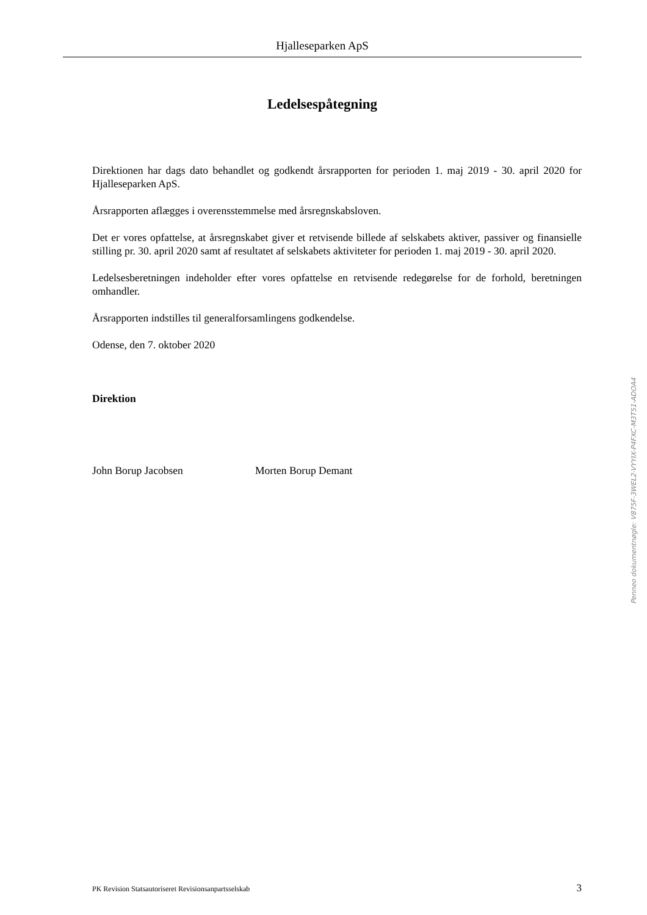Hjalleseparken ApS
Ledelsespåtegning
Direktionen har dags dato behandlet og godkendt årsrapporten for perioden 1. maj 2019 - 30. april 2020 for Hjalleseparken ApS.
Årsrapporten aflægges i overensstemmelse med årsregnskabsloven.
Det er vores opfattelse, at årsregnskabet giver et retvisende billede af selskabets aktiver, passiver og finansielle stilling pr. 30. april 2020 samt af resultatet af selskabets aktiviteter for perioden 1. maj 2019 - 30. april 2020.
Ledelsesberetningen indeholder efter vores opfattelse en retvisende redegørelse for de forhold, beretningen omhandler.
Årsrapporten indstilles til generalforsamlingens godkendelse.
Odense, den 7. oktober 2020
Direktion
John Borup Jacobsen Morten Borup Demant
Penneo dokumentnøgle: V875F-3WEL2-VYYIX-P4FXC-M3T51-ADOA4
PK Revision Statsautoriseret Revisionsanpartsselskab 3